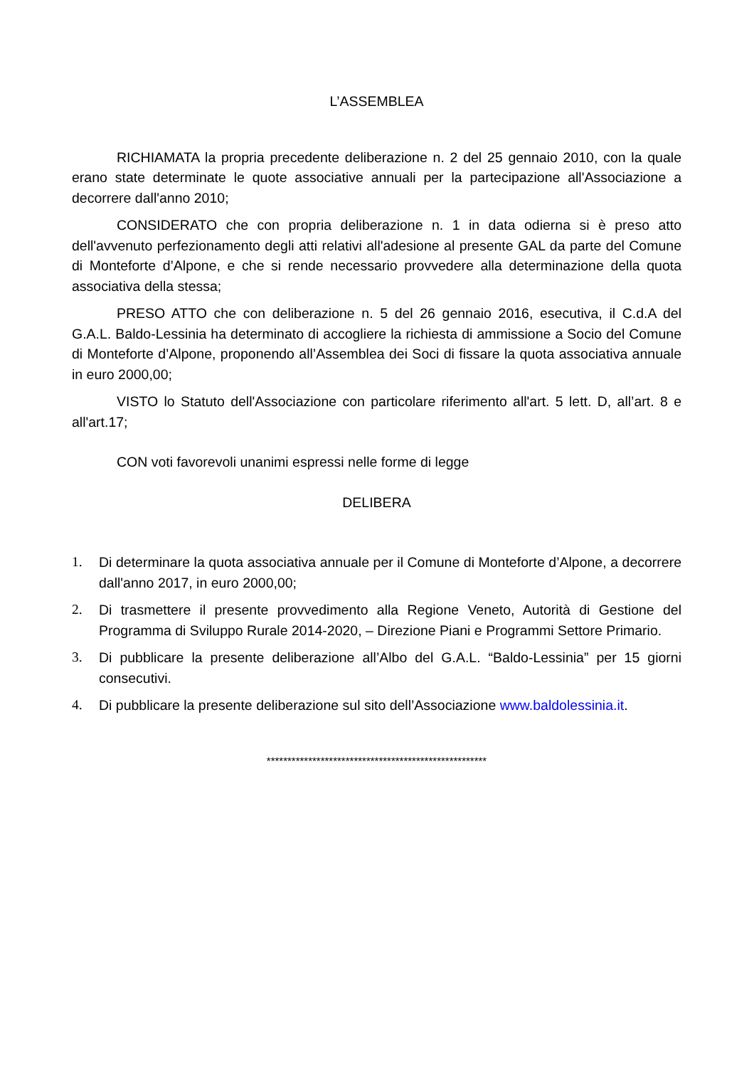L’ASSEMBLEA
RICHIAMATA la propria precedente deliberazione n. 2 del 25 gennaio 2010, con la quale erano state determinate le quote associative annuali per la partecipazione all'Associazione a decorrere dall'anno 2010;
CONSIDERATO che con propria deliberazione n. 1 in data odierna si è preso atto dell'avvenuto perfezionamento degli atti relativi all'adesione al presente GAL da parte del Comune di Monteforte d’Alpone, e che si rende necessario provvedere alla determinazione della quota associativa della stessa;
PRESO ATTO che con deliberazione n. 5 del 26 gennaio 2016, esecutiva, il C.d.A del G.A.L. Baldo-Lessinia ha determinato di accogliere la richiesta di ammissione a Socio del Comune di Monteforte d’Alpone, proponendo all’Assemblea dei Soci di fissare la quota associativa annuale in euro 2000,00;
VISTO lo Statuto dell'Associazione con particolare riferimento all'art. 5 lett. D, all’art. 8 e all'art.17;
CON voti favorevoli unanimi espressi nelle forme di legge
DELIBERA
1. Di determinare la quota associativa annuale per il Comune di Monteforte d’Alpone, a decorrere dall'anno 2017, in euro 2000,00;
2. Di trasmettere il presente provvedimento alla Regione Veneto, Autorità di Gestione del Programma di Sviluppo Rurale 2014-2020, – Direzione Piani e Programmi Settore Primario.
3. Di pubblicare la presente deliberazione all’Albo del G.A.L. “Baldo-Lessinia” per 15 giorni consecutivi.
4. Di pubblicare la presente deliberazione sul sito dell’Associazione www.baldolessinia.it.
*****************************************************